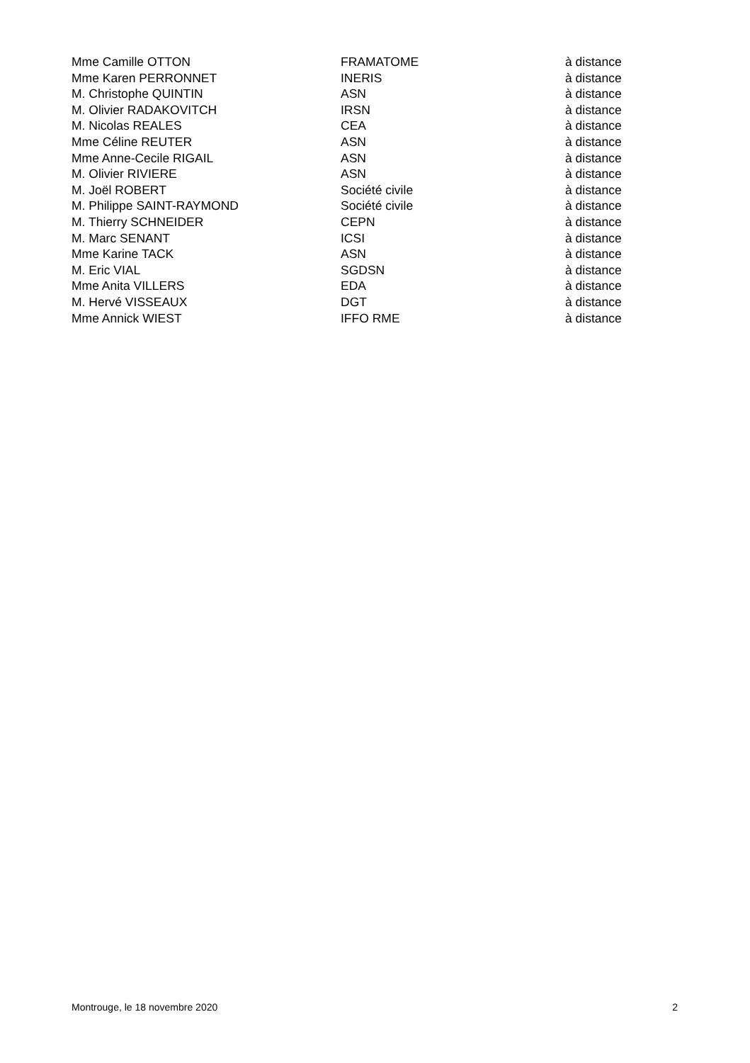| Mme Camille OTTON | FRAMATOME | à distance |
| Mme Karen PERRONNET | INERIS | à distance |
| M. Christophe QUINTIN | ASN | à distance |
| M. Olivier RADAKOVITCH | IRSN | à distance |
| M. Nicolas REALES | CEA | à distance |
| Mme Céline REUTER | ASN | à distance |
| Mme Anne-Cecile RIGAIL | ASN | à distance |
| M. Olivier RIVIERE | ASN | à distance |
| M. Joël ROBERT | Société civile | à distance |
| M. Philippe SAINT-RAYMOND | Société civile | à distance |
| M. Thierry SCHNEIDER | CEPN | à distance |
| M. Marc SENANT | ICSI | à distance |
| Mme Karine TACK | ASN | à distance |
| M. Eric VIAL | SGDSN | à distance |
| Mme Anita VILLERS | EDA | à distance |
| M. Hervé VISSEAUX | DGT | à distance |
| Mme Annick WIEST | IFFO RME | à distance |
Montrouge, le 18 novembre 2020 2